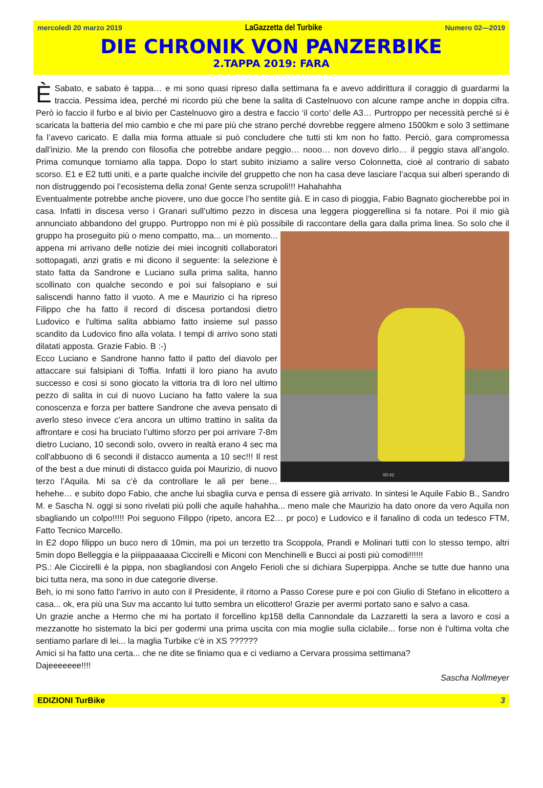mercoledì 20 marzo 2019 LaGazzetta del Turbike Numero 02—2019
DIE CHRONIK VON PANZERBIKE
2.TAPPA 2019: FARA
È Sabato, e sabato è tappa… e mi sono quasi ripreso dalla settimana fa e avevo addirittura il coraggio di guardarmi la traccia. Pessima idea, perché mi ricordo più che bene la salita di Castelnuovo con alcune rampe anche in doppia cifra. Però io faccio il furbo e al bivio per Castelnuovo giro a destra e faccio ‘il corto’ delle A3… Purtroppo per necessità perché si è scaricata la batteria del mio cambio e che mi pare più che strano perché dovrebbe reggere almeno 1500km e solo 3 settimane fa l’avevo caricato. E dalla mia forma attuale si può concludere che tutti sti km non ho fatto. Perciò, gara compromessa dall’inizio. Me la prendo con filosofia che potrebbe andare peggio… nooo… non dovevo dirlo… il peggio stava all’angolo. Prima comunque torniamo alla tappa. Dopo lo start subito iniziamo a salire verso Colonnetta, cioè al contrario di sabato scorso. E1 e E2 tutti uniti, e a parte qualche incivile del gruppetto che non ha casa deve lasciare l’acqua sui alberi sperando di non distruggendo poi l’ecosistema della zona! Gente senza scrupoli!!! Hahahahha
Eventualmente potrebbe anche piovere, uno due gocce l’ho sentite già. E in caso di pioggia, Fabio Bagnato giocherebbe poi in casa. Infatti in discesa verso i Granari sull’ultimo pezzo in discesa una leggera pioggerellina si fa notare. Poi il mio già annunciato abbandono del gruppo. Purtroppo non mi è più possibile di raccontare della gara dalla prima linea. 00:42 So solo che il gruppo ha proseguito più o meno compatto, ma... un momento... appena mi arrivano delle notizie dei miei incogniti collaboratori sottopagati, anzi gratis e mi dicono il seguente: la selezione è stato fatta da Sandrone e Luciano sulla prima salita, hanno scollinato con qualche secondo e poi sui falsopiano e sui saliscendi hanno fatto il vuoto. A me e Maurizio ci ha ripreso Filippo che ha fatto il record di discesa portandosi dietro Ludovico e l'ultima salita abbiamo fatto insieme sul passo scandito da Ludovico fino alla volata. I tempi di arrivo sono stati dilatati apposta. Grazie Fabio. B :-)
Ecco Luciano e Sandrone hanno fatto il patto del diavolo per attaccare sui falsipiani di Toffia. Infatti il loro piano ha avuto successo e cosi si sono giocato la vittoria tra di loro nel ultimo pezzo di salita in cui di nuovo Luciano ha fatto valere la sua conoscenza e forza per battere Sandrone che aveva pensato di averlo steso invece c’era ancora un ultimo trattino in salita da affrontare e cosi ha bruciato l’ultimo sforzo per poi arrivare 7-8m dietro Luciano, 10 secondi solo, ovvero in realtà erano 4 sec ma coll'abbuono di 6 secondi il distacco aumenta a 10 sec!!! Il rest of the best a due minuti di distacco guida poi Maurizio, di nuovo terzo l’Aquila. Mi sa c’è da controllare le ali per bene… hehehe… e subito dopo Fabio, che anche lui sbaglia curva e pensa di essere già arrivato. In sintesi le Aquile Fabio B., Sandro M. e Sascha N. oggi si sono rivelati più polli che aquile hahahha... meno male che Maurizio ha dato onore da vero Aquila non sbagliando un colpo!!!!! Poi seguono Filippo (ripeto, ancora E2… pr poco) e Ludovico e il fanalino di coda un tedesco FTM, Fatto Tecnico Marcello.
In E2 dopo filippo un buco nero di 10min, ma poi un terzetto tra Scoppola, Prandi e Molinari tutti con lo stesso tempo, altri 5min dopo Belleggia e la piiippaaaaaa Ciccirelli e Miconi con Menchinelli e Bucci ai posti più comodi!!!!!!
PS.: Ale Ciccirelli è la pippa, non sbagliandosi con Angelo Ferioli che si dichiara Superpippa. Anche se tutte due hanno una bici tutta nera, ma sono in due categorie diverse.
Beh, io mi sono fatto l'arrivo in auto con il Presidente, il ritorno a Passo Corese pure e poi con Giulio di Stefano in elicottero a casa... ok, era più una Suv ma accanto lui tutto sembra un elicottero! Grazie per avermi portato sano e salvo a casa.
Un grazie anche a Hermo che mi ha portato il forcellino kp158 della Cannondale da Lazzaretti la sera a lavoro e cosi a mezzanotte ho sistemato la bici per godermi una prima uscita con mia moglie sulla ciclabile... forse non è l'ultima volta che sentiamo parlare di lei... la maglia Turbike c'è in XS ??????
Amici si ha fatto una certa... che ne dite se finiamo qua e ci vediamo a Cervara prossima settimana?
Dajeeeeeee!!!!
Sascha Nollmeyer
EDIZIONI TurBike 3